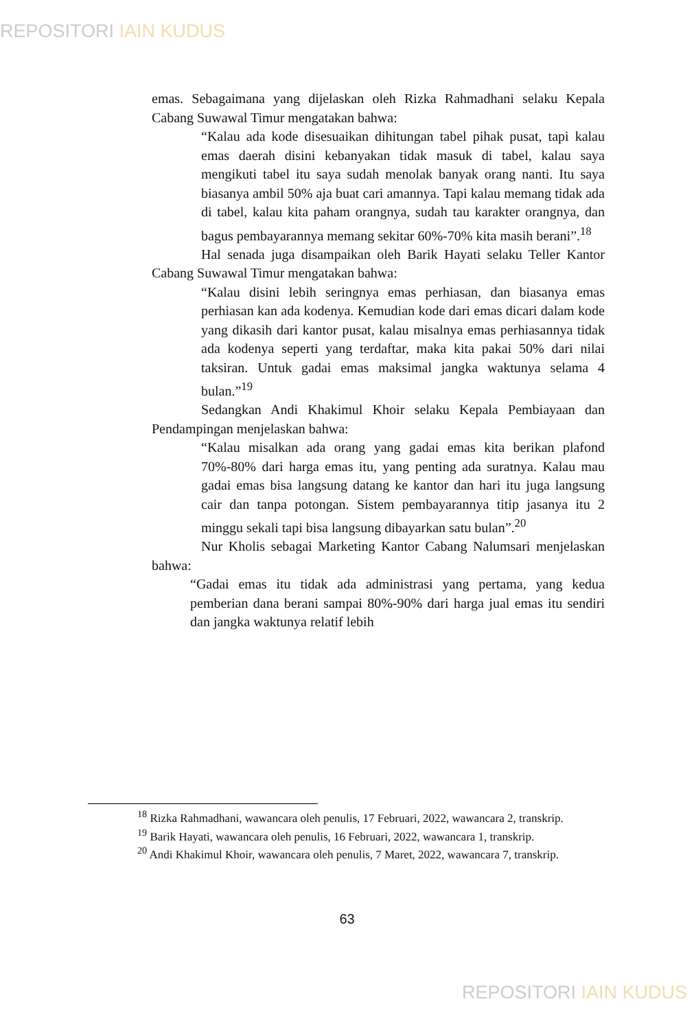REPOSITORI IAIN KUDUS
emas. Sebagaimana yang dijelaskan oleh Rizka Rahmadhani selaku Kepala Cabang Suwawal Timur mengatakan bahwa:
“Kalau ada kode disesuaikan dihitungan tabel pihak pusat, tapi kalau emas daerah disini kebanyakan tidak masuk di tabel, kalau saya mengikuti tabel itu saya sudah menolak banyak orang nanti. Itu saya biasanya ambil 50% aja buat cari amannya. Tapi kalau memang tidak ada di tabel, kalau kita paham orangnya, sudah tau karakter orangnya, dan bagus pembayarannya memang sekitar 60%-70% kita masih berani”.<sup>18</sup>
Hal senada juga disampaikan oleh Barik Hayati selaku Teller Kantor Cabang Suwawal Timur mengatakan bahwa:
“Kalau disini lebih seringnya emas perhiasan, dan biasanya emas perhiasan kan ada kodenya. Kemudian kode dari emas dicari dalam kode yang dikasih dari kantor pusat, kalau misalnya emas perhiasannya tidak ada kodenya seperti yang terdaftar, maka kita pakai 50% dari nilai taksiran. Untuk gadai emas maksimal jangka waktunya selama 4 bulan.”<sup>19</sup>
Sedangkan Andi Khakimul Khoir selaku Kepala Pembiayaan dan Pendampingan menjelaskan bahwa:
“Kalau misalkan ada orang yang gadai emas kita berikan plafond 70%-80% dari harga emas itu, yang penting ada suratnya. Kalau mau gadai emas bisa langsung datang ke kantor dan hari itu juga langsung cair dan tanpa potongan. Sistem pembayarannya titip jasanya itu 2 minggu sekali tapi bisa langsung dibayarkan satu bulan”.<sup>20</sup>
Nur Kholis sebagai Marketing Kantor Cabang Nalumsari menjelaskan bahwa:
“Gadai emas itu tidak ada administrasi yang pertama, yang kedua pemberian dana berani sampai 80%-90% dari harga jual emas itu sendiri dan jangka waktunya relatif lebih
<sup>18</sup> Rizka Rahmadhani, wawancara oleh penulis, 17 Februari, 2022, wawancara 2, transkrip.
<sup>19</sup> Barik Hayati, wawancara oleh penulis, 16 Februari, 2022, wawancara 1, transkrip.
<sup>20</sup> Andi Khakimul Khoir, wawancara oleh penulis, 7 Maret, 2022, wawancara 7, transkrip.
63
REPOSITORI IAIN KUDUS